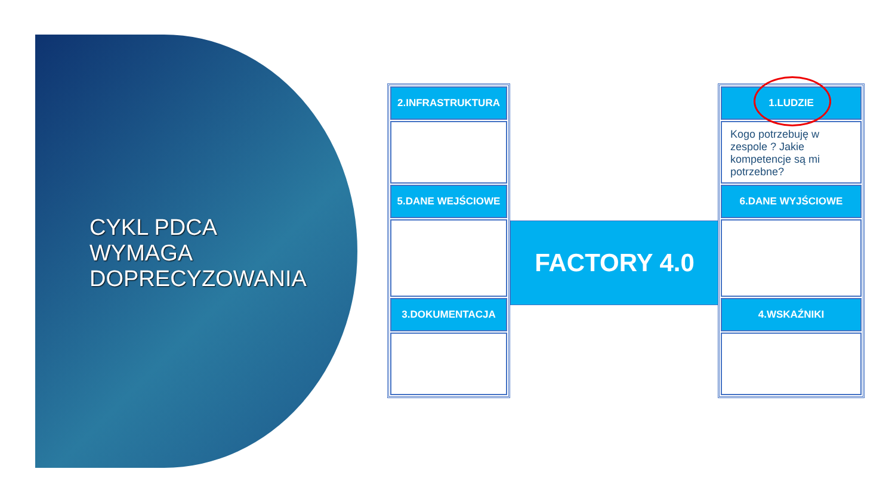CYKL PDCA
WYMAGA
DOPRECYZOWANIA
2.INFRASTRUKTURA
5.DANE WEJŚCIOWE
3.DOKUMENTACJA
FACTORY 4.0
1.LUDZIE
Kogo potrzebuję w zespole ? Jakie kompetencje są mi potrzebne?
6.DANE WYJŚCIOWE
4.WSKAŹNIKI